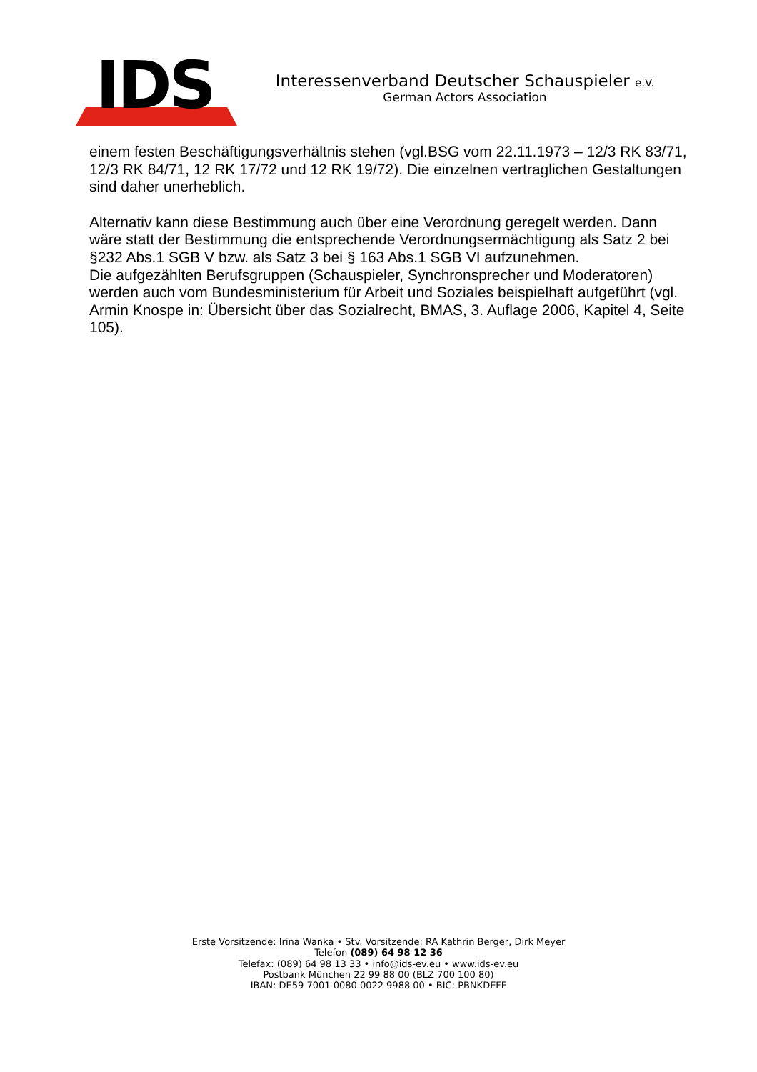IDS
Interessenverband Deutscher Schauspieler e.V.
German Actors Association
einem festen Beschäftigungsverhältnis stehen (vgl.BSG vom 22.11.1973 – 12/3 RK 83/71, 12/3 RK 84/71, 12 RK 17/72 und 12 RK 19/72). Die einzelnen vertraglichen Gestaltungen sind daher unerheblich.
Alternativ kann diese Bestimmung auch über eine Verordnung geregelt werden. Dann wäre statt der Bestimmung die entsprechende Verordnungsermächtigung als Satz 2 bei §232 Abs.1 SGB V bzw. als Satz 3 bei § 163 Abs.1 SGB VI aufzunehmen.
Die aufgezählten Berufsgruppen (Schauspieler, Synchronsprecher und Moderatoren) werden auch vom Bundesministerium für Arbeit und Soziales beispielhaft aufgeführt (vgl. Armin Knospe in: Übersicht über das Sozialrecht, BMAS, 3. Auflage 2006, Kapitel 4, Seite 105).
Erste Vorsitzende: Irina Wanka • Stv. Vorsitzende: RA Kathrin Berger, Dirk Meyer
Telefon (089) 64 98 12 36
Telefax: (089) 64 98 13 33 • info@ids-ev.eu • www.ids-ev.eu
Postbank München 22 99 88 00 (BLZ 700 100 80)
IBAN: DE59 7001 0080 0022 9988 00 • BIC: PBNKDEFF